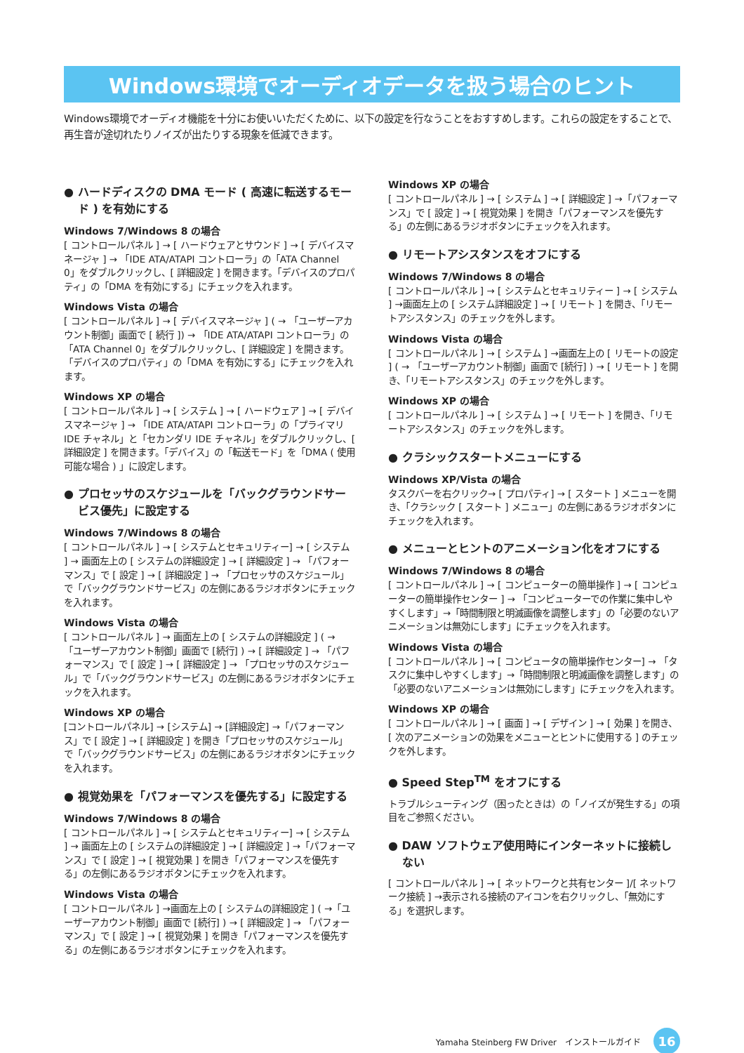Windows環境でオーディオデータを扱う場合のヒント
Windows環境でオーディオ機能を十分にお使いいただくために、以下の設定を行なうことをおすすめします。これらの設定をすることで、再生音が途切れたりノイズが出たりする現象を低減できます。
● ハードディスクの DMA モード ( 高速に転送するモード ) を有効にする
Windows 7/Windows 8 の場合
[ コントロールパネル ] → [ ハードウェアとサウンド ] → [ デバイスマネージャ ] → 「IDE ATA/ATAPI コントローラ」の「ATA Channel 0」をダブルクリックし、[ 詳細設定 ] を開きます。「デバイスのプロパティ」の「DMA を有効にする」にチェックを入れます。
Windows Vista の場合
[ コントロールパネル ] → [ デバイスマネージャ ] ( → 「ユーザーアカウント制御」画面で [ 続行 ]) → 「IDE ATA/ATAPI コントローラ」の「ATA Channel 0」をダブルクリックし、[ 詳細設定 ] を開きます。「デバイスのプロパティ」の「DMA を有効にする」にチェックを入れます。
Windows XP の場合
[ コントロールパネル ] → [ システム ] → [ ハードウェア ] → [ デバイスマネージャ ] → 「IDE ATA/ATAPI コントローラ」の「プライマリ IDE チャネル」と「セカンダリ IDE チャネル」をダブルクリックし、[ 詳細設定 ] を開きます。「デバイス」の「転送モード」を「DMA ( 使用可能な場合 ) 」に設定します。
● プロセッサのスケジュールを「バックグラウンドサービス優先」に設定する
Windows 7/Windows 8 の場合
[ コントロールパネル ] → [ システムとセキュリティー] → [ システム ] → 画面左上の [ システムの詳細設定 ] → [ 詳細設定 ] → 「パフォーマンス」で [ 設定 ] → [ 詳細設定 ] → 「プロセッサのスケジュール」で「バックグラウンドサービス」の左側にあるラジオボタンにチェックを入れます。
Windows Vista の場合
[ コントロールパネル ] → 画面左上の [ システムの詳細設定 ] ( → 「ユーザーアカウント制御」画面で [続行] ) → [ 詳細設定 ] → 「パフォーマンス」で [ 設定 ] → [ 詳細設定 ] → 「プロセッサのスケジュール」で「バックグラウンドサービス」の左側にあるラジオボタンにチェックを入れます。
Windows XP の場合
[コントロールパネル] → [システム] → [詳細設定] →「パフォーマンス」で [ 設定 ] → [ 詳細設定 ] を開き「プロセッサのスケジュール」で「バックグラウンドサービス」の左側にあるラジオボタンにチェックを入れます。
● 視覚効果を「パフォーマンスを優先する」に設定する
Windows 7/Windows 8 の場合
[ コントロールパネル ] → [ システムとセキュリティー] → [ システム ] → 画面左上の [ システムの詳細設定 ] → [ 詳細設定 ] →「パフォーマンス」で [ 設定 ] → [ 視覚効果 ] を開き「パフォーマンスを優先する」の左側にあるラジオボタンにチェックを入れます。
Windows Vista の場合
[ コントロールパネル ] →画面左上の [ システムの詳細設定 ] ( →「ユーザーアカウント制御」画面で [続行] ) → [ 詳細設定 ] → 「パフォーマンス」で [ 設定 ] → [ 視覚効果 ] を開き「パフォーマンスを優先する」の左側にあるラジオボタンにチェックを入れます。
Windows XP の場合
[ コントロールパネル ] → [ システム ] → [ 詳細設定 ] →「パフォーマンス」で [ 設定 ] → [ 視覚効果 ] を開き「パフォーマンスを優先する」の左側にあるラジオボタンにチェックを入れます。
● リモートアシスタンスをオフにする
Windows 7/Windows 8 の場合
[ コントロールパネル ] → [ システムとセキュリティー ] → [ システム ] →画面左上の [ システム詳細設定 ] → [ リモート ] を開き、「リモートアシスタンス」のチェックを外します。
Windows Vista の場合
[ コントロールパネル ] → [ システム ] →画面左上の [ リモートの設定 ] ( → 「ユーザーアカウント制御」画面で [続行] ) → [ リモート ] を開き、「リモートアシスタンス」のチェックを外します。
Windows XP の場合
[ コントロールパネル ] → [ システム ] → [ リモート ] を開き、「リモートアシスタンス」のチェックを外します。
● クラシックスタートメニューにする
Windows XP/Vista の場合
タスクバーを右クリック→ [ プロパティ] → [ スタート ] メニューを開き、「クラシック [ スタート ] メニュー」の左側にあるラジオボタンにチェックを入れます。
● メニューとヒントのアニメーション化をオフにする
Windows 7/Windows 8 の場合
[ コントロールパネル ] → [ コンピューターの簡単操作 ] → [ コンピューターの簡単操作センター ] → 「コンピューターでの作業に集中しやすくします」→「時間制限と明滅画像を調整します」の「必要のないアニメーションは無効にします」にチェックを入れます。
Windows Vista の場合
[ コントロールパネル ] → [ コンピュータの簡単操作センター] → 「タスクに集中しやすくします」→「時間制限と明滅画像を調整します」の「必要のないアニメーションは無効にします」にチェックを入れます。
Windows XP の場合
[ コントロールパネル ] → [ 画面 ] → [ デザイン ] → [ 効果 ] を開き、[ 次のアニメーションの効果をメニューとヒントに使用する ] のチェックを外します。
● Speed Step<sup>TM</sup> をオフにする
トラブルシューティング（困ったときは）の「ノイズが発生する」の項目をご参照ください。
● DAW ソフトウェア使用時にインターネットに接続しない
[ コントロールパネル ] → [ ネットワークと共有センター ]/[ ネットワーク接続 ] →表示される接続のアイコンを右クリックし、「無効にする」を選択します。
Yamaha Steinberg FW Driver　インストールガイド 16